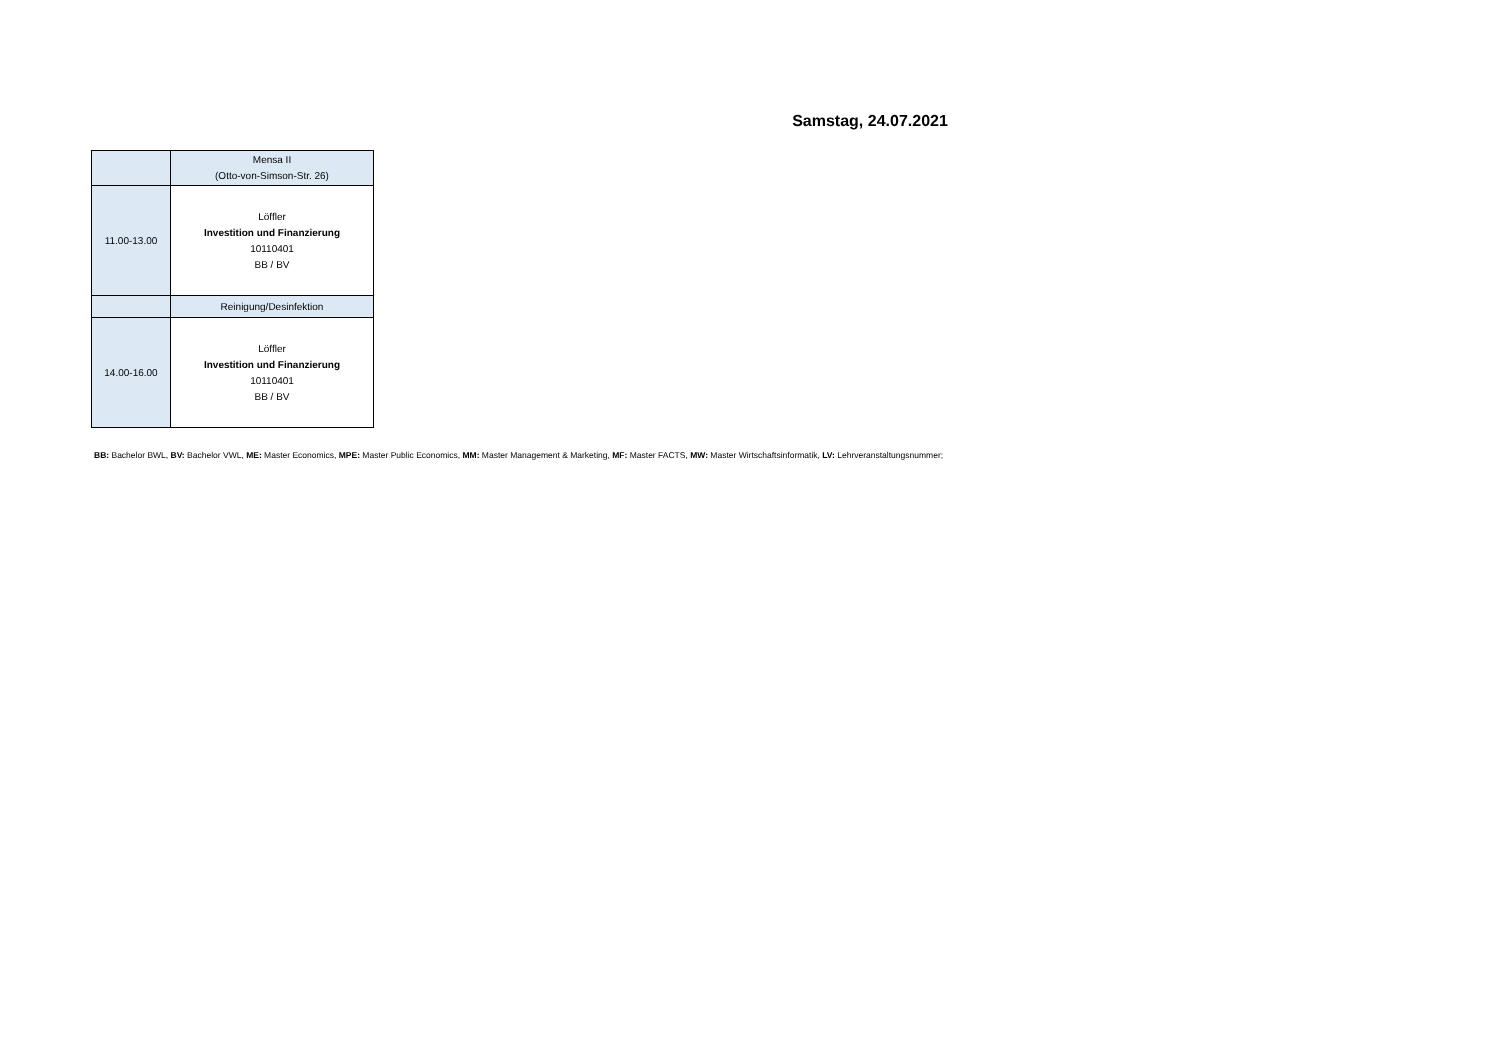Samstag, 24.07.2021
| | Mensa II (Otto-von-Simson-Str. 26) |
| 11.00-13.00 | Löffler Investition und Finanzierung 10110401 BB / BV |
| | Reinigung/Desinfektion |
| 14.00-16.00 | Löffler Investition und Finanzierung 10110401 BB / BV |
BB: Bachelor BWL, BV: Bachelor VWL, ME: Master Economics, MPE: Master Public Economics, MM: Master Management & Marketing, MF: Master FACTS, MW: Master Wirtschaftsinformatik, LV: Lehrveranstaltungsnummer;